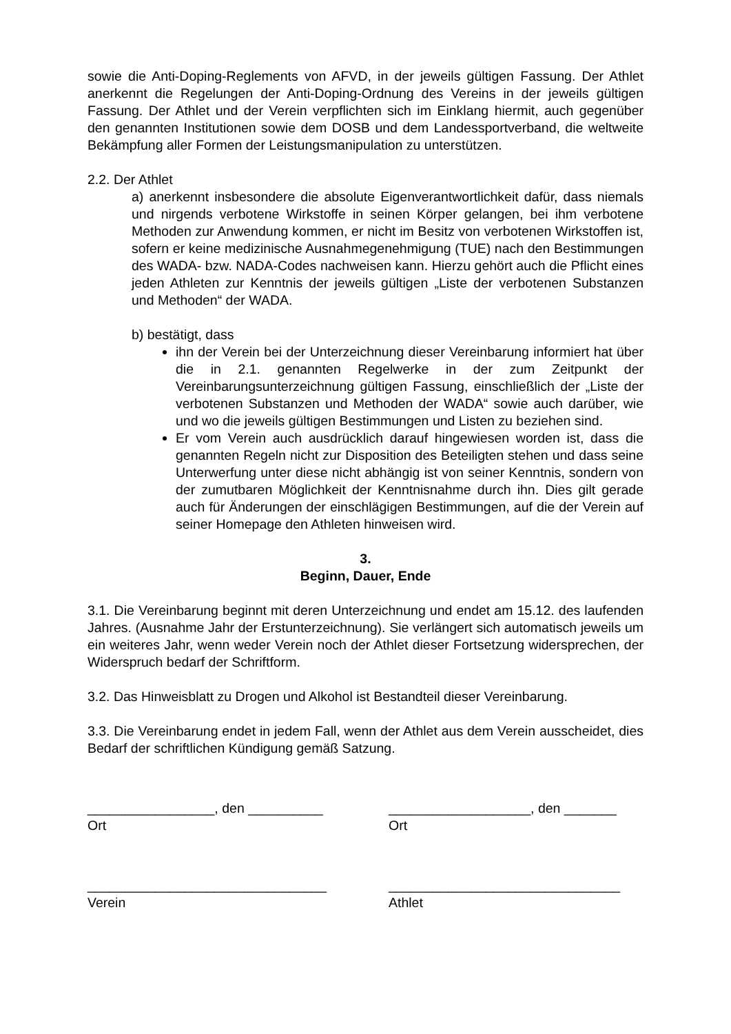sowie die Anti-Doping-Reglements von AFVD, in der jeweils gültigen Fassung. Der Athlet anerkennt die Regelungen der Anti-Doping-Ordnung des Vereins in der jeweils gültigen Fassung. Der Athlet und der Verein verpflichten sich im Einklang hiermit, auch gegenüber den genannten Institutionen sowie dem DOSB und dem Landessportverband, die weltweite Bekämpfung aller Formen der Leistungsmanipulation zu unterstützen.
2.2. Der Athlet
a) anerkennt insbesondere die absolute Eigenverantwortlichkeit dafür, dass niemals und nirgends verbotene Wirkstoffe in seinen Körper gelangen, bei ihm verbotene Methoden zur Anwendung kommen, er nicht im Besitz von verbotenen Wirkstoffen ist, sofern er keine medizinische Ausnahmegenehmigung (TUE) nach den Bestimmungen des WADA- bzw. NADA-Codes nachweisen kann. Hierzu gehört auch die Pflicht eines jeden Athleten zur Kenntnis der jeweils gültigen „Liste der verbotenen Substanzen und Methoden“ der WADA.
b) bestätigt, dass
ihn der Verein bei der Unterzeichnung dieser Vereinbarung informiert hat über die in 2.1. genannten Regelwerke in der zum Zeitpunkt der Vereinbarungsunterzeichnung gültigen Fassung, einschließlich der „Liste der verbotenen Substanzen und Methoden der WADA“ sowie auch darüber, wie und wo die jeweils gültigen Bestimmungen und Listen zu beziehen sind.
Er vom Verein auch ausdrücklich darauf hingewiesen worden ist, dass die genannten Regeln nicht zur Disposition des Beteiligten stehen und dass seine Unterwerfung unter diese nicht abhängig ist von seiner Kenntnis, sondern von der zumutbaren Möglichkeit der Kenntnisnahme durch ihn. Dies gilt gerade auch für Änderungen der einschlägigen Bestimmungen, auf die der Verein auf seiner Homepage den Athleten hinweisen wird.
3.
Beginn, Dauer, Ende
3.1. Die Vereinbarung beginnt mit deren Unterzeichnung und endet am 15.12. des laufenden Jahres. (Ausnahme Jahr der Erstunterzeichnung). Sie verlängert sich automatisch jeweils um ein weiteres Jahr, wenn weder Verein noch der Athlet dieser Fortsetzung widersprechen, der Widerspruch bedarf der Schriftform.
3.2. Das Hinweisblatt zu Drogen und Alkohol ist Bestandteil dieser Vereinbarung.
3.3. Die Vereinbarung endet in jedem Fall, wenn der Athlet aus dem Verein ausscheidet, dies Bedarf der schriftlichen Kündigung gemäß Satzung.
_________________, den __________
Ort
___________________, den _______
Ort
________________________________
Verein
_______________________________
Athlet